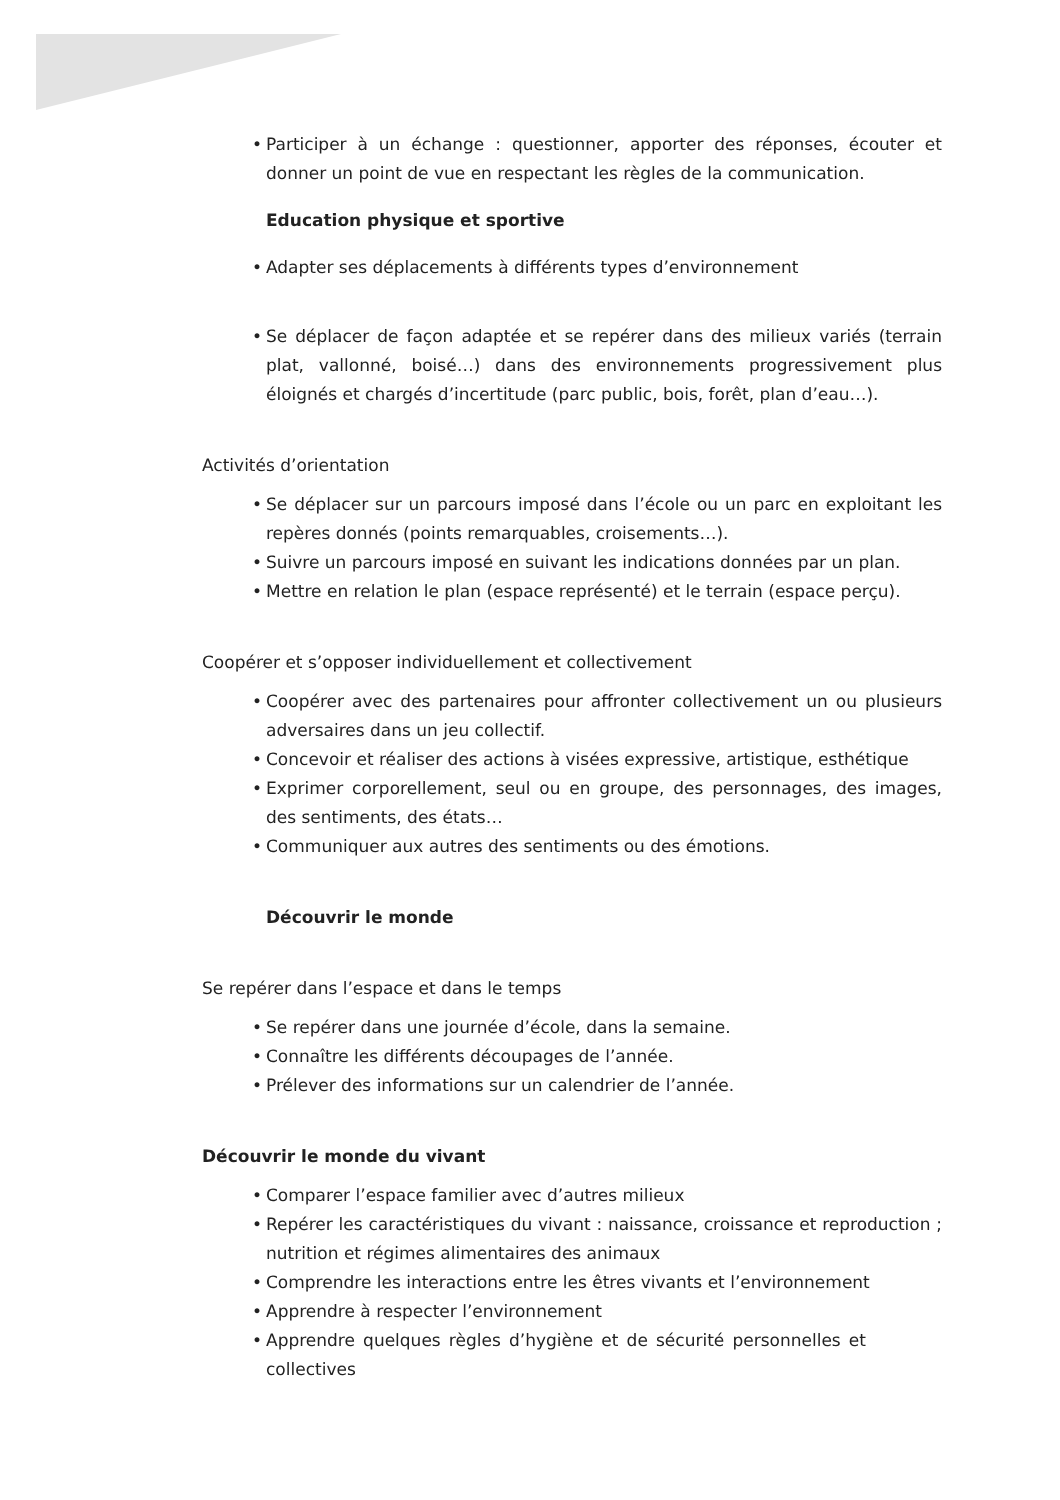• Participer à un échange : questionner, apporter des réponses, écouter et donner un point de vue en respectant les règles de la communication.
Education physique et sportive
• Adapter ses déplacements à différents types d’environnement
• Se déplacer de façon adaptée et se repérer dans des milieux variés (terrain plat, vallonné, boisé…) dans des environnements progressivement plus éloignés et chargés d’incertitude (parc public, bois, forêt, plan d’eau…).
Activités d’orientation
• Se déplacer sur un parcours imposé dans l’école ou un parc en exploitant les repères donnés (points remarquables, croisements…).
• Suivre un parcours imposé en suivant les indications données par un plan.
• Mettre en relation le plan (espace représenté) et le terrain (espace perçu).
Coopérer et s’opposer individuellement et collectivement
• Coopérer avec des partenaires pour affronter collectivement un ou plusieurs adversaires dans un jeu collectif.
• Concevoir et réaliser des actions à visées expressive, artistique, esthétique
• Exprimer corporellement, seul ou en groupe, des personnages, des images, des sentiments, des états…
• Communiquer aux autres des sentiments ou des émotions.
Découvrir le monde
Se repérer dans l’espace et dans le temps
• Se repérer dans une journée d’école, dans la semaine.
• Connaître les différents découpages de l’année.
• Prélever des informations sur un calendrier de l’année.
Découvrir le monde du vivant
• Comparer l’espace familier avec d’autres milieux
• Repérer les caractéristiques du vivant : naissance, croissance et reproduction ; nutrition et régimes alimentaires des animaux
• Comprendre les interactions entre les êtres vivants et l’environnement
• Apprendre à respecter l’environnement
• Apprendre quelques règles d’hygiène et de sécurité personnelles et collectives